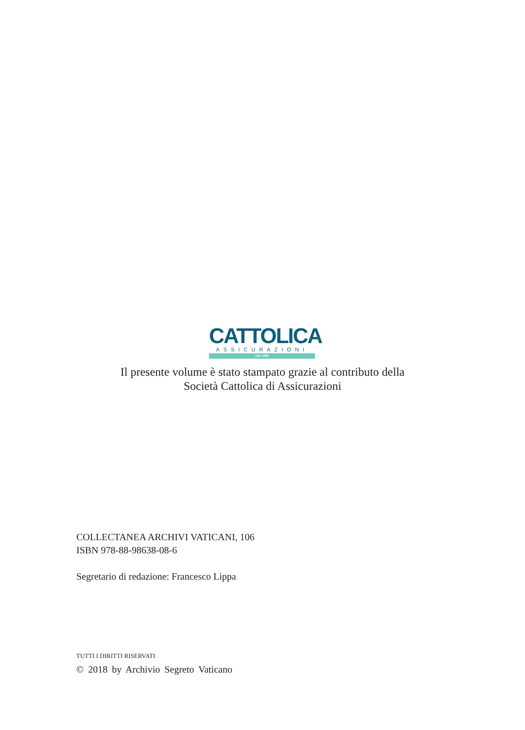CATTOLICA
ASSICURAZIONI
DAL 1896
Il presente volume è stato stampato grazie al contributo della
Società Cattolica di Assicurazioni
COLLECTANEA ARCHIVI VATICANI, 106
ISBN 978-88-98638-08-6
Segretario di redazione: Francesco Lippa
TUTTI I DIRITTI RISERVATI
© 2018 by Archivio Segreto Vaticano